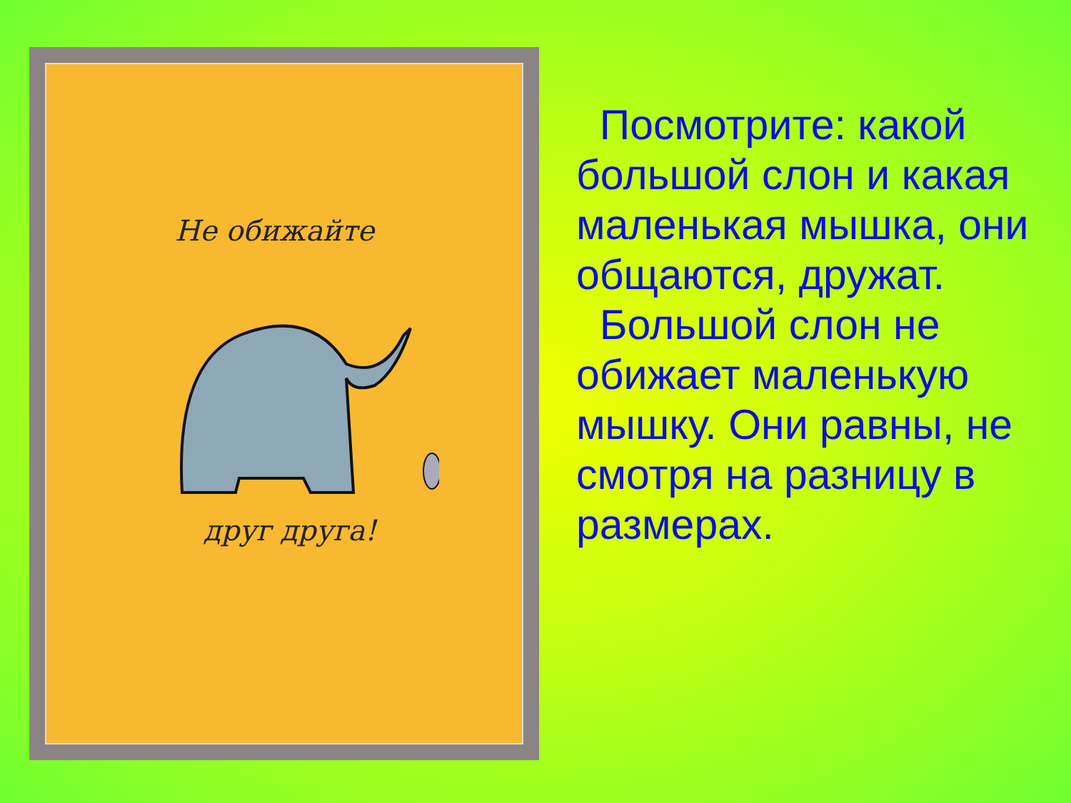Не обижайте
друг друга!
Посмотрите: какой большой слон и какая маленькая мышка, они общаются, дружат.
Большой слон не обижает маленькую мышку. Они равны, не смотря на разницу в размерах.